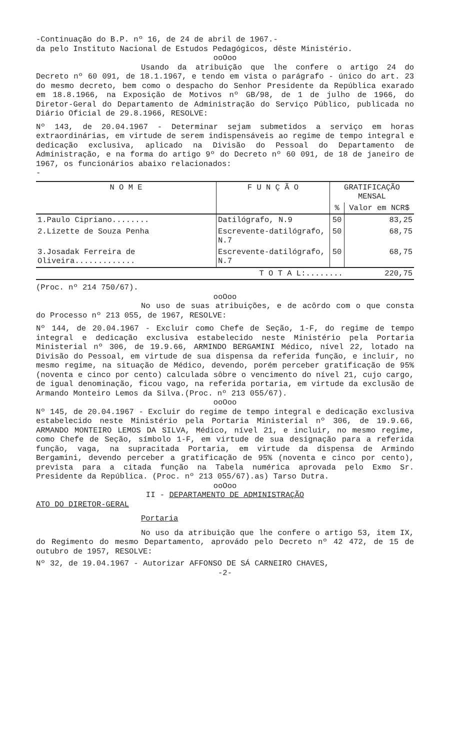-Continuação do B.P. nº 16, de 24 de abril de 1967.-
da pelo Instituto Nacional de Estudos Pedagógicos, dêste Ministério.
ooOoo
Usando da atribuição que lhe confere o artigo 24 do Decreto nº 60 091, de 18.1.1967, e tendo em vista o parágrafo - único do art. 23 do mesmo decreto, bem como o despacho do Senhor Presidente da República exarado em 18.8.1966, na Exposição de Motivos nº GB/98, de 1 de julho de 1966, do Diretor-Geral do Departamento de Administração do Serviço Público, publicada no Diário Oficial de 29.8.1966, RESOLVE:
Nº 143, de 20.04.1967 - Determinar sejam submetidos a serviço em horas extraordinárias, em virtude de serem indispensáveis ao regime de tempo integral e dedicação exclusiva, aplicado na Divisão do Pessoal do Departamento de Administração, e na forma do artigo 9º do Decreto nº 60 091, de 18 de janeiro de 1967, os funcionários abaixo relacionados:
-
| N O M E | F U N Ç Ã O | GRATIFICAÇÃO MENSAL | |
| --- | --- | --- | --- |
| | | % | Valor em NCR$ |
| 1.Paulo Cipriano........ | Datilógrafo, N.9 | 50 | 83,25 |
| 2.Lizette de Souza Penha | Escrevente-datilógrafo, N.7 | 50 | 68,75 |
| 3.Josadak Ferreira de Oliveira............. | Escrevente-datilógrafo, N.7 | 50 | 68,75 |
| T O T A L:........ | | | 220,75 |
(Proc. nº 214 750/67).
ooOoo
No uso de suas atribuições, e de acôrdo com o que consta do Processo nº 213 055, de 1967, RESOLVE:
Nº 144, de 20.04.1967 - Excluir como Chefe de Seção, 1-F, do regime de tempo integral e dedicação exclusiva estabelecido neste Ministério pela Portaria Ministerial nº 306, de 19.9.66, ARMINDO BERGAMINI Médico, nível 22, lotado na Divisão do Pessoal, em virtude de sua dispensa da referida função, e incluir, no mesmo regime, na situação de Médico, devendo, porém perceber gratificação de 95% (noventa e cinco por cento) calculada sôbre o vencimento do nível 21, cujo cargo, de igual denominação, ficou vago, na referida portaria, em virtude da exclusão de Armando Monteiro Lemos da Silva.(Proc. nº 213 055/67).
ooOoo
Nº 145, de 20.04.1967 - Excluir do regime de tempo integral e dedicação exclusiva estabelecido neste Ministério pela Portaria Ministerial nº 306, de 19.9.66, ARMANDO MONTEIRO LEMOS DA SILVA, Médico, nível 21, e incluir, no mesmo regime, como Chefe de Seção, símbolo 1-F, em virtude de sua designação para a referida função, vaga, na supracitada Portaria, em virtude da dispensa de Armindo Bergamini, devendo perceber a gratificação de 95% (noventa e cinco por cento), prevista para a citada função na Tabela numérica aprovada pelo Exmo Sr. Presidente da República. (Proc. nº 213 055/67).as) Tarso Dutra.
ooOoo
II - DEPARTAMENTO DE ADMINISTRAÇÃO
ATO DO DIRETOR-GERAL
Portaria
No uso da atribuição que lhe confere o artigo 53, item IX, do Regimento do mesmo Departamento, aprovádo pelo Decreto nº 42 472, de 15 de outubro de 1957, RESOLVE:
Nº 32, de 19.04.1967 - Autorizar AFFONSO DE SÁ CARNEIRO CHAVES,
-2-